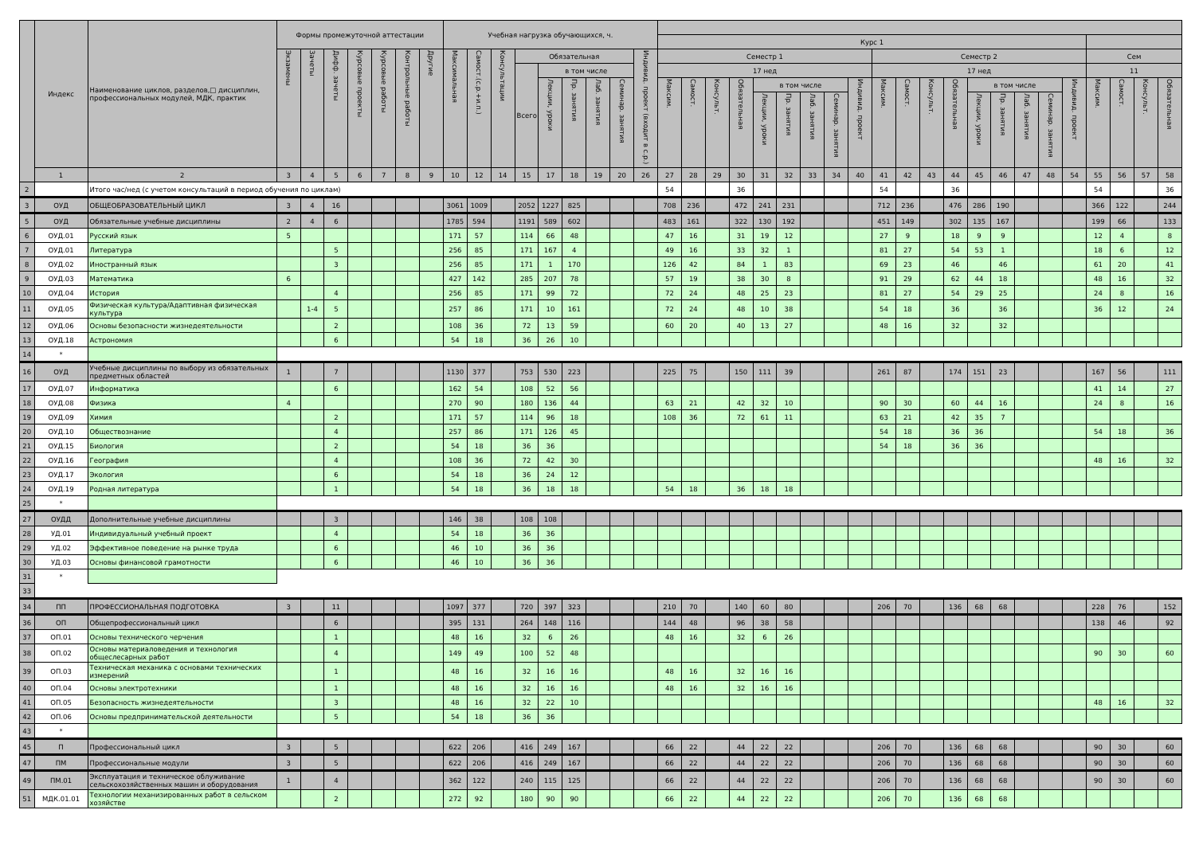| | Индекс | Наименование циклов, разделов,□ дисциплин, профессиональных модулей, МДК, практик | Формы промежуточной аттестации | | | | | | | Учебная нагрузка обучающихся, ч. | | | | | | | | | | | | | | | | | | | | | | | | | | | | | | |
| --- | --- | --- | --- | --- | --- | --- | --- | --- | --- | --- | --- | --- | --- | --- | --- | --- | --- | --- | --- | --- | --- | --- | --- | --- | --- | --- | --- | --- | --- | --- | --- | --- | --- | --- | --- | --- | --- | --- | --- | --- |
| | | | | | | | | | | | | | | | | | | | Курс 1 | | | | | | | | | | | | | | | | | | | | | |
| | | | Экзамены | Зачеты | Дифф. зачеты | Курсовые проекты | Курсовые работы | Контрольные работы | Другие | Максимальная | Самост.(с.р.+и.п.) | Консультации | Обязательная | | | | | Индивид. проект (входит в с.р.) | Семестр 1 | | | | | | | | | Семестр 2 | | | | | | | | | Сем | | | |
| | | | | | | | | | | | | | Всего | в том числе | | | | | 17 нед | | | | | | | | | 17 нед | | | | | | | | | 11 | | | |
| | | | | | | | | | | | | | | Лекции, уроки | Пр. занятия | Лаб. занятия | Семинар. занятия | | Максим. | Самост. | Консульт. | Обязательная | в том числе | | | | Индивид. проект | Максим. | Самост. | Консульт. | Обязательная | в том числе | | | | Индивид. проект | Максим. | Самост. | Консульт. | Обязательная |
| | | | | | | | | | | | | | | | | | | | | | | | Лекции, уроки | Пр. занятия | Лаб. занятия | Семинар. занятия | | | | | | Лекции, уроки | Пр. занятия | Лаб. занятия | Семинар. занятия | | | | | |
| | 1 | 2 | 3 | 4 | 5 | 6 | 7 | 8 | 9 | 10 | 12 | 14 | 15 | 17 | 18 | 19 | 20 | 26 | 27 | 28 | 29 | 30 | 31 | 32 | 33 | 34 | 40 | 41 | 42 | 43 | 44 | 45 | 46 | 47 | 48 | 54 | 55 | 56 | 57 | 58 |
| 2 | | Итого час/нед (с учетом консультаций в период обучения по циклам) | | | | | | | | | | | | | | | | | 54 | | | 36 | | | | | | 54 | | | 36 | | | | | | 54 | | | 36 |
| 3 | ОУД | ОБЩЕОБРАЗОВАТЕЛЬНЫЙ ЦИКЛ | 3 | 4 | 16 | | | | | 3061 | 1009 | | 2052 | 1227 | 825 | | | | 708 | 236 | | 472 | 241 | 231 | | | | 712 | 236 | | 476 | 286 | 190 | | | | 366 | 122 | | 244 |
| 5 | ОУД | Обязательные учебные дисциплины | 2 | 4 | 6 | | | | | 1785 | 594 | | 1191 | 589 | 602 | | | | 483 | 161 | | 322 | 130 | 192 | | | | 451 | 149 | | 302 | 135 | 167 | | | | 199 | 66 | | 133 |
| 6 | ОУД.01 | Русский язык | 5 | | | | | | | 171 | 57 | | 114 | 66 | 48 | | | | 47 | 16 | | 31 | 19 | 12 | | | | 27 | 9 | | 18 | 9 | 9 | | | | 12 | 4 | | 8 |
| 7 | ОУД.01 | Литература | | | 5 | | | | | 256 | 85 | | 171 | 167 | 4 | | | | 49 | 16 | | 33 | 32 | 1 | | | | 81 | 27 | | 54 | 53 | 1 | | | | 18 | 6 | | 12 |
| 8 | ОУД.02 | Иностранный язык | | | 3 | | | | | 256 | 85 | | 171 | 1 | 170 | | | | 126 | 42 | | 84 | 1 | 83 | | | | 69 | 23 | | 46 | | 46 | | | | 61 | 20 | | 41 |
| 9 | ОУД.03 | Математика | 6 | | | | | | | 427 | 142 | | 285 | 207 | 78 | | | | 57 | 19 | | 38 | 30 | 8 | | | | 91 | 29 | | 62 | 44 | 18 | | | | 48 | 16 | | 32 |
| 10 | ОУД.04 | История | | | 4 | | | | | 256 | 85 | | 171 | 99 | 72 | | | | 72 | 24 | | 48 | 25 | 23 | | | | 81 | 27 | | 54 | 29 | 25 | | | | 24 | 8 | | 16 |
| 11 | ОУД.05 | Физическая культура/Адаптивная физическая культура | | 1-4 | 5 | | | | | 257 | 86 | | 171 | 10 | 161 | | | | 72 | 24 | | 48 | 10 | 38 | | | | 54 | 18 | | 36 | | 36 | | | | 36 | 12 | | 24 |
| 12 | ОУД.06 | Основы безопасности жизнедеятельности | | | 2 | | | | | 108 | 36 | | 72 | 13 | 59 | | | | 60 | 20 | | 40 | 13 | 27 | | | | 48 | 16 | | 32 | | 32 | | | | | | | |
| 13 | ОУД.18 | Астрономия | | | 6 | | | | | 54 | 18 | | 36 | 26 | 10 | | | | | | | | | | | | | | | | | | | | | | | | | |
| 14 | * | | | | | | | | | | | | | | | | | | | | | | | | | | | | | | | | | | | | | | | |
| 16 | ОУД | Учебные дисциплины по выбору из обязательных предметных областей | 1 | | 7 | | | | | 1130 | 377 | | 753 | 530 | 223 | | | | 225 | 75 | | 150 | 111 | 39 | | | | 261 | 87 | | 174 | 151 | 23 | | | | 167 | 56 | | 111 |
| 17 | ОУД.07 | Информатика | | | 6 | | | | | 162 | 54 | | 108 | 52 | 56 | | | | | | | | | | | | | | | | | | | | | | 41 | 14 | | 27 |
| 18 | ОУД.08 | Физика | 4 | | | | | | | 270 | 90 | | 180 | 136 | 44 | | | | 63 | 21 | | 42 | 32 | 10 | | | | 90 | 30 | | 60 | 44 | 16 | | | | 24 | 8 | | 16 |
| 19 | ОУД.09 | Химия | | | 2 | | | | | 171 | 57 | | 114 | 96 | 18 | | | | 108 | 36 | | 72 | 61 | 11 | | | | 63 | 21 | | 42 | 35 | 7 | | | | | | | |
| 20 | ОУД.10 | Обществознание | | | 4 | | | | | 257 | 86 | | 171 | 126 | 45 | | | | | | | | | | | | | 54 | 18 | | 36 | 36 | | | | | 54 | 18 | | 36 |
| 21 | ОУД.15 | Биология | | | 2 | | | | | 54 | 18 | | 36 | 36 | | | | | | | | | | | | | | 54 | 18 | | 36 | 36 | | | | | | | | |
| 22 | ОУД.16 | География | | | 4 | | | | | 108 | 36 | | 72 | 42 | 30 | | | | | | | | | | | | | | | | | | | | | | 48 | 16 | | 32 |
| 23 | ОУД.17 | Экология | | | 6 | | | | | 54 | 18 | | 36 | 24 | 12 | | | | | | | | | | | | | | | | | | | | | | | | | |
| 24 | ОУД.19 | Родная литература | | | 1 | | | | | 54 | 18 | | 36 | 18 | 18 | | | | 54 | 18 | | 36 | 18 | 18 | | | | | | | | | | | | | | | | |
| 25 | * | | | | | | | | | | | | | | | | | | | | | | | | | | | | | | | | | | | | | | | |
| 27 | ОУДД | Дополнительные учебные дисциплины | | | 3 | | | | | 146 | 38 | | 108 | 108 | | | | | | | | | | | | | | | | | | | | | | | | | | |
| 28 | УД.01 | Индивидуальный учебный проект | | | 4 | | | | | 54 | 18 | | 36 | 36 | | | | | | | | | | | | | | | | | | | | | | | | | | |
| 29 | УД.02 | Эффективное поведение на рынке труда | | | 6 | | | | | 46 | 10 | | 36 | 36 | | | | | | | | | | | | | | | | | | | | | | | | | | |
| 30 | УД.03 | Основы финансовой грамотности | | | 6 | | | | | 46 | 10 | | 36 | 36 | | | | | | | | | | | | | | | | | | | | | | | | | | |
| 31 | * | | | | | | | | | | | | | | | | | | | | | | | | | | | | | | | | | | | | | | | |
| 33 | | | | | | | | | | | | | | | | | | | | | | | | | | | | | | | | | | | | | | | | |
| 34 | ПП | ПРОФЕССИОНАЛЬНАЯ ПОДГОТОВКА | 3 | | 11 | | | | | 1097 | 377 | | 720 | 397 | 323 | | | | 210 | 70 | | 140 | 60 | 80 | | | | 206 | 70 | | 136 | 68 | 68 | | | | 228 | 76 | | 152 |
| 36 | ОП | Общепрофессиональный цикл | | | 6 | | | | | 395 | 131 | | 264 | 148 | 116 | | | | 144 | 48 | | 96 | 38 | 58 | | | | | | | | | | | | | 138 | 46 | | 92 |
| 37 | ОП.01 | Основы технического черчения | | | 1 | | | | | 48 | 16 | | 32 | 6 | 26 | | | | 48 | 16 | | 32 | 6 | 26 | | | | | | | | | | | | | | | | |
| 38 | ОП.02 | Основы материаловедения и технология общеслесарных работ | | | 4 | | | | | 149 | 49 | | 100 | 52 | 48 | | | | | | | | | | | | | | | | | | | | | | 90 | 30 | | 60 |
| 39 | ОП.03 | Техническая механика с основами технических измерений | | | 1 | | | | | 48 | 16 | | 32 | 16 | 16 | | | | 48 | 16 | | 32 | 16 | 16 | | | | | | | | | | | | | | | | |
| 40 | ОП.04 | Основы электротехники | | | 1 | | | | | 48 | 16 | | 32 | 16 | 16 | | | | 48 | 16 | | 32 | 16 | 16 | | | | | | | | | | | | | | | | |
| 41 | ОП.05 | Безопасность жизнедеятельности | | | 3 | | | | | 48 | 16 | | 32 | 22 | 10 | | | | | | | | | | | | | | | | | | | | | | 48 | 16 | | 32 |
| 42 | ОП.06 | Основы предпринимательской деятельности | | | 5 | | | | | 54 | 18 | | 36 | 36 | | | | | | | | | | | | | | | | | | | | | | | | | | |
| 43 | * | | | | | | | | | | | | | | | | | | | | | | | | | | | | | | | | | | | | | | | |
| 45 | П | Профессиональный цикл | 3 | | 5 | | | | | 622 | 206 | | 416 | 249 | 167 | | | | 66 | 22 | | 44 | 22 | 22 | | | | 206 | 70 | | 136 | 68 | 68 | | | | 90 | 30 | | 60 |
| 47 | ПМ | Профессиональные модули | 3 | | 5 | | | | | 622 | 206 | | 416 | 249 | 167 | | | | 66 | 22 | | 44 | 22 | 22 | | | | 206 | 70 | | 136 | 68 | 68 | | | | 90 | 30 | | 60 |
| 49 | ПМ.01 | Эксплуатация и техническое облуживание сельскохозяйственных машин и оборудования | 1 | | 4 | | | | | 362 | 122 | | 240 | 115 | 125 | | | | 66 | 22 | | 44 | 22 | 22 | | | | 206 | 70 | | 136 | 68 | 68 | | | | 90 | 30 | | 60 |
| 51 | МДК.01.01 | Технологии механизированных работ в сельском хозяйстве | | | 2 | | | | | 272 | 92 | | 180 | 90 | 90 | | | | 66 | 22 | | 44 | 22 | 22 | | | | 206 | 70 | | 136 | 68 | 68 | | | | | | | |